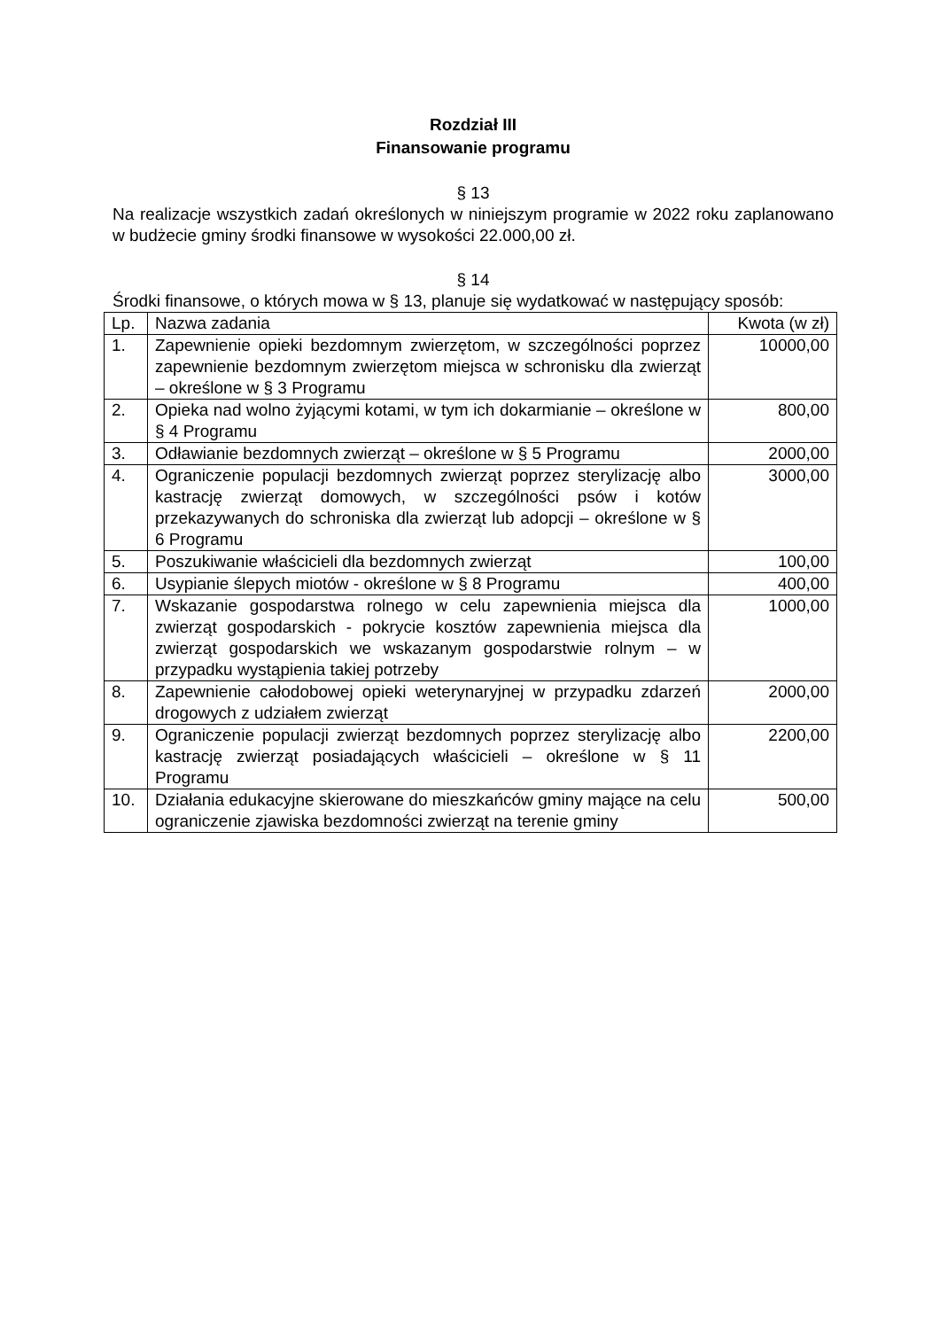Rozdział III
Finansowanie programu
§ 13
Na realizacje wszystkich zadań określonych w niniejszym programie w 2022 roku zaplanowano w budżecie gminy środki finansowe w wysokości 22.000,00 zł.
§ 14
Środki finansowe, o których mowa w § 13, planuje się wydatkować w następujący sposób:
| Lp. | Nazwa zadania | Kwota (w zł) |
| --- | --- | --- |
| 1. | Zapewnienie opieki bezdomnym zwierzętom, w szczególności poprzez zapewnienie bezdomnym zwierzętom miejsca w schronisku dla zwierząt – określone w § 3 Programu | 10000,00 |
| 2. | Opieka nad wolno żyjącymi kotami, w tym ich dokarmianie – określone w § 4 Programu | 800,00 |
| 3. | Odławianie bezdomnych zwierząt – określone w § 5 Programu | 2000,00 |
| 4. | Ograniczenie populacji bezdomnych zwierząt poprzez sterylizację albo kastrację zwierząt domowych, w szczególności psów i kotów przekazywanych do schroniska dla zwierząt lub adopcji – określone w § 6 Programu | 3000,00 |
| 5. | Poszukiwanie właścicieli dla bezdomnych zwierząt | 100,00 |
| 6. | Usypianie ślepych miotów - określone w § 8 Programu | 400,00 |
| 7. | Wskazanie gospodarstwa rolnego w celu zapewnienia miejsca dla zwierząt gospodarskich - pokrycie kosztów zapewnienia miejsca dla zwierząt gospodarskich we wskazanym gospodarstwie rolnym – w przypadku wystąpienia takiej potrzeby | 1000,00 |
| 8. | Zapewnienie całodobowej opieki weterynaryjnej w przypadku zdarzeń drogowych z udziałem zwierząt | 2000,00 |
| 9. | Ograniczenie populacji zwierząt bezdomnych poprzez sterylizację albo kastrację zwierząt posiadających właścicieli – określone w § 11 Programu | 2200,00 |
| 10. | Działania edukacyjne skierowane do mieszkańców gminy mające na celu ograniczenie zjawiska bezdomności zwierząt na terenie gminy | 500,00 |